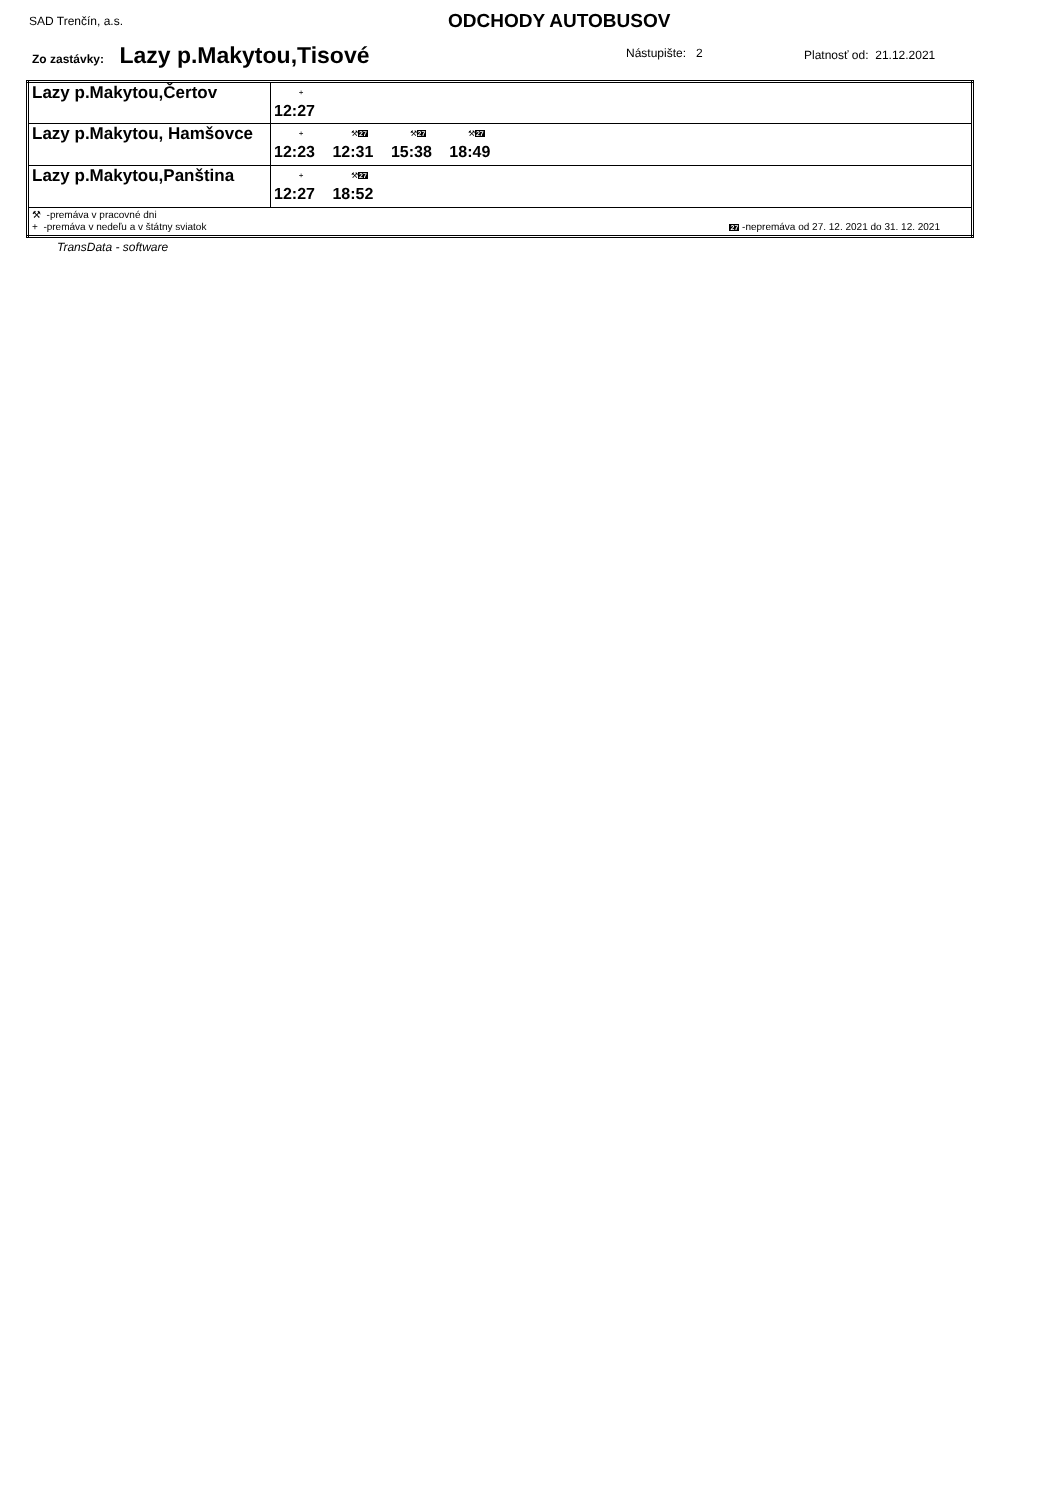SAD Trenčín, a.s. ODCHODY AUTOBUSOV
Zo zastávky: Lazy p.Makytou,Tisové
Nástupište: 2 Platnosť od: 21.12.2021
| Lazy p.Makytou,Čertov | + 12:27 |
| Lazy p.Makytou, Hamšovce | + 12:23 ⚒ 27 12:31 ⚒ 27 15:38 ⚒ 27 18:49 |
| Lazy p.Makytou,Panština | + 12:27 ⚒ 27 18:52 |
| ⚒ -premáva v pracovné dni + -premáva v nedeľu a v štátny sviatok 27 -nepremáva od 27. 12. 2021 do 31. 12. 2021 | |
TransData - software